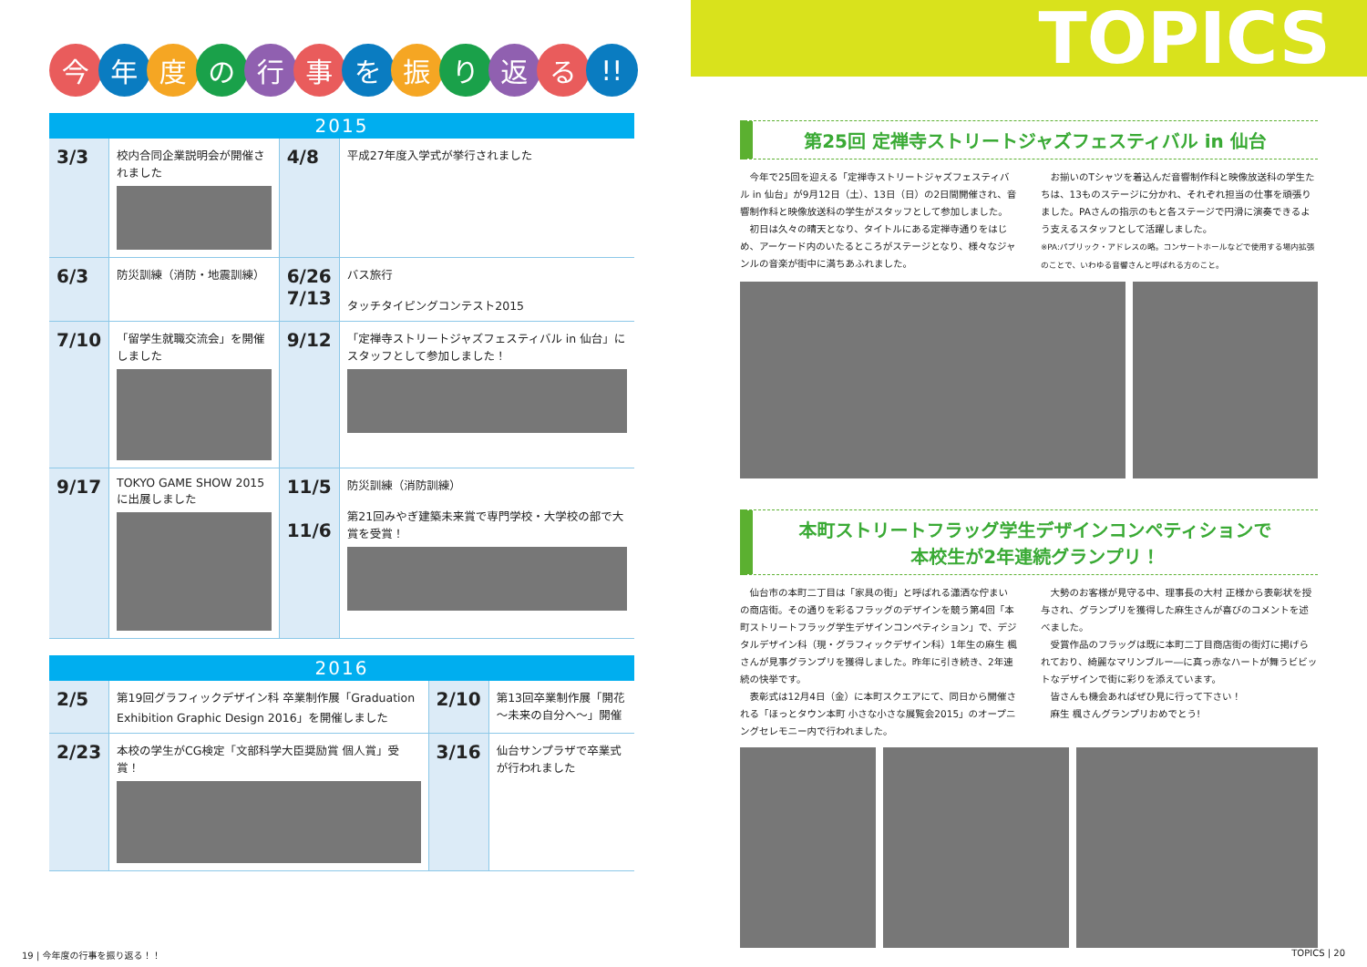今年度の行事を振り返る!!
2015
| 3/3 | 校内合同企業説明会が開催されました | 4/8 | 平成27年度入学式が挙行されました |
| 6/3 | 防災訓練（消防・地震訓練） | 6/26 7/13 | バス旅行 タッチタイピングコンテスト2015 |
| 7/10 | 「留学生就職交流会」を開催しました | 9/12 | 「定禅寺ストリートジャズフェスティバル in 仙台」にスタッフとして参加しました！ |
| 9/17 | TOKYO GAME SHOW 2015に出展しました | 11/5 11/6 | 防災訓練（消防訓練） 第21回みやぎ建築未来賞で専門学校・大学校の部で大賞を受賞！ |
2016
| 2/5 | 第19回グラフィックデザイン科 卒業制作展「Graduation Exhibition Graphic Design 2016」を開催しました | 2/10 | 第13回卒業制作展「開花 ～未来の自分へ～」開催 |
| 2/23 | 本校の学生がCG検定「文部科学大臣奨励賞 個人賞」受賞！ | 3/16 | 仙台サンプラザで卒業式が行われました |
19 | 今年度の行事を振り返る！！
TOPICS
第25回 定禅寺ストリートジャズフェスティバル in 仙台
　今年で25回を迎える「定禅寺ストリートジャズフェスティバル in 仙台」が9月12日（土）、13日（日）の2日間開催され、音響制作科と映像放送科の学生がスタッフとして参加しました。
　初日は久々の晴天となり、タイトルにある定禅寺通りをはじめ、アーケード内のいたるところがステージとなり、様々なジャンルの音楽が街中に満ちあふれました。
　お揃いのTシャツを着込んだ音響制作科と映像放送科の学生たちは、13ものステージに分かれ、それぞれ担当の仕事を頑張りました。PAさんの指示のもと各ステージで円滑に演奏できるよう支えるスタッフとして活躍しました。
※PA:パブリック・アドレスの略。コンサートホールなどで使用する場内拡張のことで、いわゆる音響さんと呼ばれる方のこと。
本町ストリートフラッグ学生デザインコンペティションで
本校生が2年連続グランプリ！
　仙台市の本町二丁目は「家具の街」と呼ばれる瀟洒な佇まいの商店街。その通りを彩るフラッグのデザインを競う第4回「本町ストリートフラッグ学生デザインコンペティション」で、デジタルデザイン科（現・グラフィックデザイン科）1年生の麻生 楓さんが見事グランプリを獲得しました。昨年に引き続き、2年連続の快挙です。
　表彰式は12月4日（金）に本町スクエアにて、同日から開催される「ほっとタウン本町 小さな小さな展覧会2015」のオープニングセレモニー内で行われました。
　大勢のお客様が見守る中、理事長の大村 正様から表彰状を授与され、グランプリを獲得した麻生さんが喜びのコメントを述べました。
　受賞作品のフラッグは既に本町二丁目商店街の街灯に掲げられており、綺麗なマリンブルー―に真っ赤なハートが舞うビビットなデザインで街に彩りを添えています。
　皆さんも機会あればぜひ見に行って下さい！
　麻生 楓さんグランプリおめでとう!
TOPICS | 20